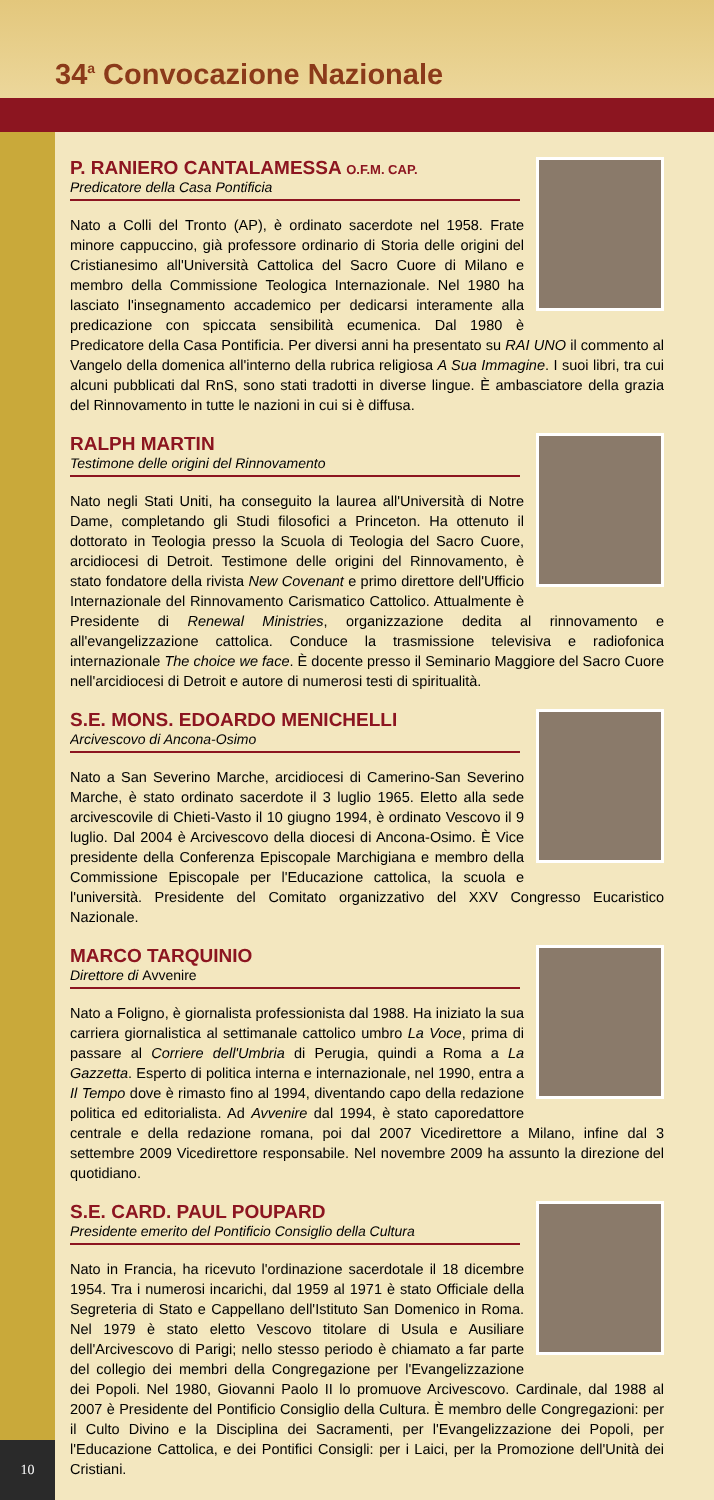34<sup>a</sup> Convocazione Nazionale
10
P. RANIERO CANTALAMESSA O.F.M. CAP.
Predicatore della Casa Pontificia
Nato a Colli del Tronto (AP), è ordinato sacerdote nel 1958. Frate minore cappuccino, già professore ordinario di Storia delle origini del Cristianesimo all'Università Cattolica del Sacro Cuore di Milano e membro della Commissione Teologica Internazionale. Nel 1980 ha lasciato l'insegnamento accademico per dedicarsi interamente alla predicazione con spiccata sensibilità ecumenica. Dal 1980 è Predicatore della Casa Pontificia. Per diversi anni ha presentato su RAI UNO il commento al Vangelo della domenica all'interno della rubrica religiosa A Sua Immagine. I suoi libri, tra cui alcuni pubblicati dal RnS, sono stati tradotti in diverse lingue. È ambasciatore della grazia del Rinnovamento in tutte le nazioni in cui si è diffusa.
RALPH MARTIN
Testimone delle origini del Rinnovamento
Nato negli Stati Uniti, ha conseguito la laurea all'Università di Notre Dame, completando gli Studi filosofici a Princeton. Ha ottenuto il dottorato in Teologia presso la Scuola di Teologia del Sacro Cuore, arcidiocesi di Detroit. Testimone delle origini del Rinnovamento, è stato fondatore della rivista New Covenant e primo direttore dell'Ufficio Internazionale del Rinnovamento Carismatico Cattolico. Attualmente è Presidente di Renewal Ministries, organizzazione dedita al rinnovamento e all'evangelizzazione cattolica. Conduce la trasmissione televisiva e radiofonica internazionale The choice we face. È docente presso il Seminario Maggiore del Sacro Cuore nell'arcidiocesi di Detroit e autore di numerosi testi di spiritualità.
S.E. MONS. EDOARDO MENICHELLI
Arcivescovo di Ancona-Osimo
Nato a San Severino Marche, arcidiocesi di Camerino-San Severino Marche, è stato ordinato sacerdote il 3 luglio 1965. Eletto alla sede arcivescovile di Chieti-Vasto il 10 giugno 1994, è ordinato Vescovo il 9 luglio. Dal 2004 è Arcivescovo della diocesi di Ancona-Osimo. È Vice presidente della Conferenza Episcopale Marchigiana e membro della Commissione Episcopale per l'Educazione cattolica, la scuola e l'università. Presidente del Comitato organizzativo del XXV Congresso Eucaristico Nazionale.
MARCO TARQUINIO
Direttore di Avvenire
Nato a Foligno, è giornalista professionista dal 1988. Ha iniziato la sua carriera giornalistica al settimanale cattolico umbro La Voce, prima di passare al Corriere dell'Umbria di Perugia, quindi a Roma a La Gazzetta. Esperto di politica interna e internazionale, nel 1990, entra a Il Tempo dove è rimasto fino al 1994, diventando capo della redazione politica ed editorialista. Ad Avvenire dal 1994, è stato caporedattore centrale e della redazione romana, poi dal 2007 Vicedirettore a Milano, infine dal 3 settembre 2009 Vicedirettore responsabile. Nel novembre 2009 ha assunto la direzione del quotidiano.
S.E. CARD. PAUL POUPARD
Presidente emerito del Pontificio Consiglio della Cultura
Nato in Francia, ha ricevuto l'ordinazione sacerdotale il 18 dicembre 1954. Tra i numerosi incarichi, dal 1959 al 1971 è stato Officiale della Segreteria di Stato e Cappellano dell'Istituto San Domenico in Roma. Nel 1979 è stato eletto Vescovo titolare di Usula e Ausiliare dell'Arcivescovo di Parigi; nello stesso periodo è chiamato a far parte del collegio dei membri della Congregazione per l'Evangelizzazione dei Popoli. Nel 1980, Giovanni Paolo II lo promuove Arcivescovo. Cardinale, dal 1988 al 2007 è Presidente del Pontificio Consiglio della Cultura. È membro delle Congregazioni: per il Culto Divino e la Disciplina dei Sacramenti, per l'Evangelizzazione dei Popoli, per l'Educazione Cattolica, e dei Pontifici Consigli: per i Laici, per la Promozione dell'Unità dei Cristiani.